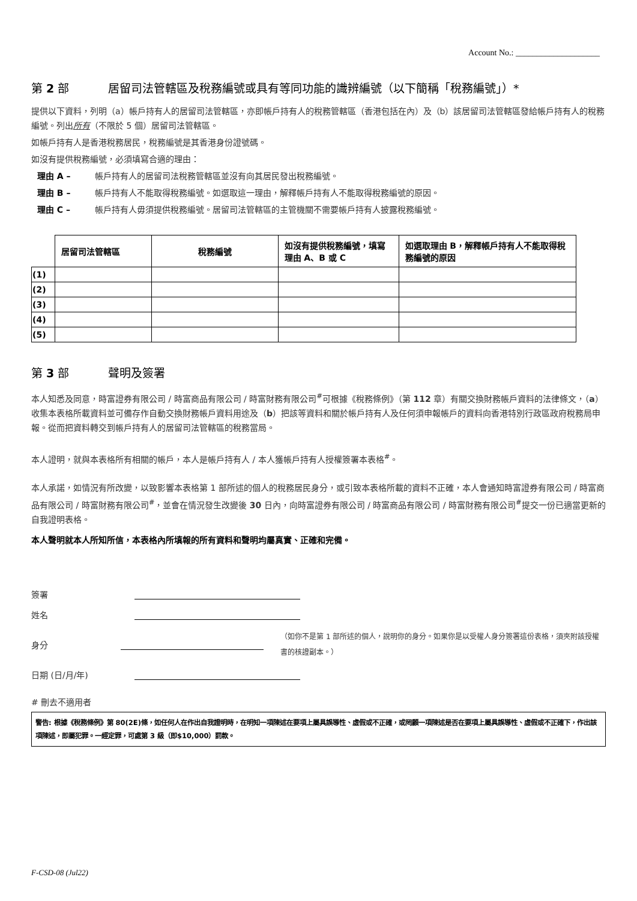Account No.: ____________________
第 2 部 居留司法管轄區及稅務編號或具有等同功能的識辨編號（以下簡稱「稅務編號」）*
提供以下資料，列明（a）帳戶持有人的居留司法管轄區，亦即帳戶持有人的稅務管轄區（香港包括在內）及（b）該居留司法管轄區發給帳戶持有人的稅務編號。列出所有（不限於 5 個）居留司法管轄區。
如帳戶持有人是香港稅務居民，稅務編號是其香港身份證號碼。
如沒有提供稅務編號，必須填寫合適的理由：
理由 A – 帳戶持有人的居留司法稅務管轄區並沒有向其居民發出稅務編號。
理由 B – 帳戶持有人不能取得稅務編號。如選取這一理由，解釋帳戶持有人不能取得稅務編號的原因。
理由 C – 帳戶持有人毋須提供稅務編號。居留司法管轄區的主管機關不需要帳戶持有人披露稅務編號。
| | 居留司法管轄區 | 稅務編號 | 如沒有提供稅務編號，填寫理由 A、B 或 C | 如選取理由 B，解釋帳戶持有人不能取得稅務編號的原因 |
| --- | --- | --- | --- | --- |
| (1) | | | | |
| (2) | | | | |
| (3) | | | | |
| (4) | | | | |
| (5) | | | | |
第 3 部 聲明及簽署
本人知悉及同意，時富證券有限公司 / 時富商品有限公司 / 時富財務有限公司<sup>#</sup>可根據《稅務條例》（第 112 章）有關交換財務帳戶資料的法律條文，（a）收集本表格所載資料並可備存作自動交換財務帳戶資料用途及（b）把該等資料和關於帳戶持有人及任何須申報帳戶的資料向香港特別行政區政府稅務局申報。從而把資料轉交到帳戶持有人的居留司法管轄區的稅務當局。
本人證明，就與本表格所有相關的帳戶，本人是帳戶持有人 / 本人獲帳戶持有人授權簽署本表格<sup>#</sup>。
本人承諾，如情況有所改變，以致影響本表格第 1 部所述的個人的稅務居民身分，或引致本表格所載的資料不正確，本人會通知時富證券有限公司 / 時富商品有限公司 / 時富財務有限公司<sup>#</sup>，並會在情況發生改變後 30 日內，向時富證券有限公司 / 時富商品有限公司 / 時富財務有限公司<sup>#</sup>提交一份已適當更新的自我證明表格。
本人聲明就本人所知所信，本表格內所填報的所有資料和聲明均屬真實、正確和完備。
簽署
姓名
身分
（如你不是第 1 部所述的個人，說明你的身分。如果你是以受權人身分簽署這份表格，須夾附該授權書的核證副本。）
日期 (日/月/年)
# 刪去不適用者
警告: 根據《稅務條例》第 80(2E)條，如任何人在作出自我證明時，在明知一項陳述在要項上屬具誤導性、虛假或不正確，或罔顧一項陳述是否在要項上屬具誤導性、虛假或不正確下，作出該項陳述，即屬犯罪。一經定罪，可處第 3 級（即$10,000）罰款。
F-CSD-08 (Jul22)